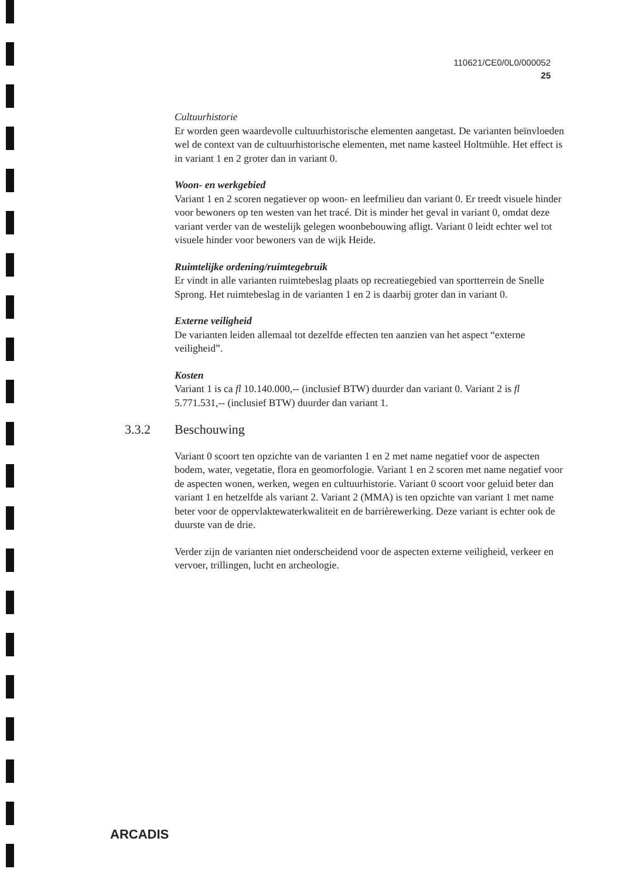110621/CE0/0L0/000052
25
Cultuurhistorie
Er worden geen waardevolle cultuurhistorische elementen aangetast. De varianten beïnvloeden wel de context van de cultuurhistorische elementen, met name kasteel Holtmühle. Het effect is in variant 1 en 2 groter dan in variant 0.
Woon- en werkgebied
Variant 1 en 2 scoren negatiever op woon- en leefmilieu dan variant 0. Er treedt visuele hinder voor bewoners op ten westen van het tracé. Dit is minder het geval in variant 0, omdat deze variant verder van de westelijk gelegen woonbebouwing afligt. Variant 0 leidt echter wel tot visuele hinder voor bewoners van de wijk Heide.
Ruimtelijke ordening/ruimtegebruik
Er vindt in alle varianten ruimtebeslag plaats op recreatiegebied van sportterrein de Snelle Sprong. Het ruimtebeslag in de varianten 1 en 2 is daarbij groter dan in variant 0.
Externe veiligheid
De varianten leiden allemaal tot dezelfde effecten ten aanzien van het aspect “externe veiligheid”.
Kosten
Variant 1 is ca fl 10.140.000,-- (inclusief BTW) duurder dan variant 0. Variant 2 is fl 5.771.531,-- (inclusief BTW) duurder dan variant 1.
3.3.2 Beschouwing
Variant 0 scoort ten opzichte van de varianten 1 en 2 met name negatief voor de aspecten bodem, water, vegetatie, flora en geomorfologie. Variant 1 en 2 scoren met name negatief voor de aspecten wonen, werken, wegen en cultuurhistorie. Variant 0 scoort voor geluid beter dan variant 1 en hetzelfde als variant 2. Variant 2 (MMA) is ten opzichte van variant 1 met name beter voor de oppervlaktewaterkwaliteit en de barrièrewerking. Deze variant is echter ook de duurste van de drie.
Verder zijn de varianten niet onderscheidend voor de aspecten externe veiligheid, verkeer en vervoer, trillingen, lucht en archeologie.
ARCADIS